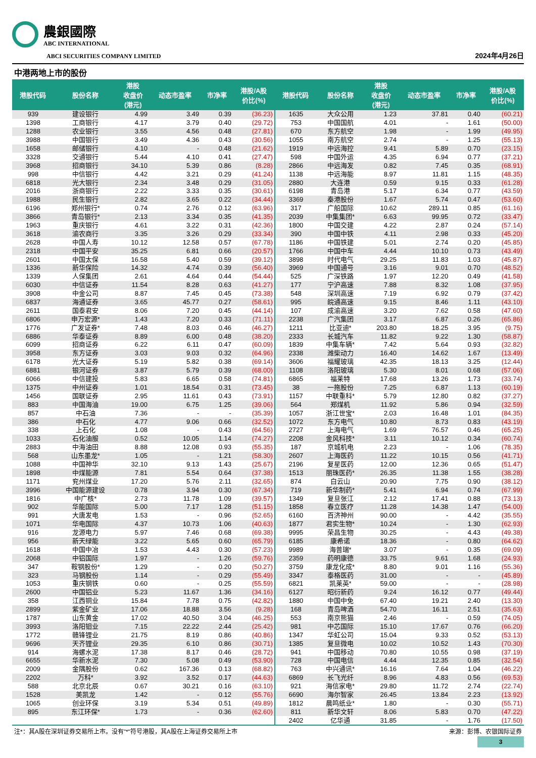農銀國際
ABC INTERNATIONAL
ABCI SECURITIES COMPANY LIMITED
2024年4月26日
中港两地上市的股份
| 港股代码 | 股份名称 | 港股 收盘价 (港元) | 动态市盈率 | 市净率 | 港股/A股 价比(%) | 港股代码 | 股份名称 | 港股 收盘价 (港元) | 动态市盈率 | 市净率 | 港股/A股 价比(%) |
| --- | --- | --- | --- | --- | --- | --- | --- | --- | --- | --- | --- |
| 939 | 建设银行 | 4.99 | 3.49 | 0.39 | (36.23) | 1635 | 大众公用 | 1.23 | 37.81 | 0.40 | (60.21) |
| 1398 | 工商银行 | 4.17 | 3.79 | 0.40 | (29.72) | 753 | 中国国航 | 4.01 | - | 1.61 | (50.00) |
| 1288 | 农业银行 | 3.55 | 4.56 | 0.48 | (27.81) | 670 | 东方航空 | 1.98 | - | 1.99 | (49.95) |
| 3988 | 中国银行 | 3.49 | 4.36 | 0.43 | (30.56) | 1055 | 南方航空 | 2.74 | - | 1.25 | (55.13) |
| 1658 | 邮储银行 | 4.10 | - | 0.48 | (21.62) | 1919 | 中远海控 | 9.41 | 5.89 | 0.70 | (23.15) |
| 3328 | 交通银行 | 5.44 | 4.10 | 0.41 | (27.47) | 598 | 中国外运 | 4.35 | 6.94 | 0.77 | (37.21) |
| 3968 | 招商银行 | 34.10 | 5.39 | 0.86 | (8.28) | 2866 | 中远海发 | 0.82 | 7.45 | 0.35 | (68.91) |
| 998 | 中信银行 | 4.42 | 3.21 | 0.29 | (41.24) | 1138 | 中远海能 | 8.97 | 11.81 | 1.15 | (48.35) |
| 6818 | 光大银行 | 2.34 | 3.48 | 0.29 | (31.05) | 2880 | 大连港 | 0.59 | 9.15 | 0.33 | (61.28) |
| 2016 | 浙商银行 | 2.22 | 3.33 | 0.35 | (30.61) | 6198 | 青岛港 | 5.17 | 6.34 | 0.77 | (43.59) |
| 1988 | 民生银行 | 2.82 | 3.65 | 0.22 | (34.44) | 3369 | 秦港股份 | 1.67 | 5.74 | 0.47 | (53.60) |
| 6196 | 郑州银行* | 0.74 | 2.76 | 0.12 | (63.96) | 317 | 广船国际 | 10.62 | 289.11 | 0.85 | (61.16) |
| 3866 | 青岛银行* | 2.13 | 3.34 | 0.35 | (41.35) | 2039 | 中集集团* | 6.63 | 99.95 | 0.72 | (33.47) |
| 1963 | 重庆银行 | 4.61 | 3.22 | 0.31 | (42.36) | 1800 | 中国交建 | 4.22 | 2.87 | 0.24 | (57.14) |
| 3618 | 渝农商行 | 3.35 | 3.26 | 0.29 | (33.34) | 390 | 中国中铁 | 4.11 | 2.98 | 0.33 | (45.20) |
| 2628 | 中国人寿 | 10.12 | 12.58 | 0.57 | (67.78) | 1186 | 中国铁建 | 5.01 | 2.74 | 0.20 | (45.85) |
| 2318 | 中国平安 | 35.25 | 6.81 | 0.66 | (20.57) | 1766 | 中国中车 | 4.44 | 10.10 | 0.73 | (43.49) |
| 2601 | 中国太保 | 16.58 | 5.40 | 0.59 | (39.12) | 3898 | 时代电气 | 29.25 | 11.83 | 1.03 | (45.87) |
| 1336 | 新华保险 | 14.32 | 4.74 | 0.39 | (56.40) | 3969 | 中国通号 | 3.16 | 9.01 | 0.70 | (48.52) |
| 1339 | 人保集团 | 2.61 | 4.64 | 0.44 | (54.44) | 525 | 广深铁路 | 1.97 | 12.20 | 0.49 | (41.58) |
| 6030 | 中信证券 | 11.54 | 8.28 | 0.63 | (41.27) | 177 | 宁沪高速 | 7.88 | 8.32 | 1.08 | (37.95) |
| 3908 | 中金公司 | 8.87 | 7.45 | 0.45 | (73.38) | 548 | 深圳高速 | 7.19 | 6.92 | 0.79 | (37.42) |
| 6837 | 海通证券 | 3.65 | 45.77 | 0.27 | (58.61) | 995 | 皖通高速 | 9.15 | 8.46 | 1.11 | (43.10) |
| 2611 | 国泰君安 | 8.06 | 7.20 | 0.45 | (44.14) | 107 | 成渝高速 | 3.20 | 7.62 | 0.58 | (47.60) |
| 6806 | 申万宏源* | 1.43 | 7.20 | 0.33 | (71.11) | 2238 | 广汽集团 | 3.17 | 6.87 | 0.26 | (65.86) |
| 1776 | 广发证券* | 7.48 | 8.03 | 0.46 | (46.27) | 1211 | 比亚迪* | 203.80 | 18.25 | 3.95 | (9.75) |
| 6886 | 华泰证券 | 8.89 | 6.00 | 0.48 | (38.20) | 2333 | 长城汽车 | 11.82 | 9.22 | 1.30 | (58.87) |
| 6099 | 招商证券 | 6.22 | 6.11 | 0.47 | (60.09) | 1839 | 中集车辆* | 7.42 | 5.64 | 0.93 | (32.82) |
| 3958 | 东方证券 | 3.03 | 9.03 | 0.32 | (64.96) | 2338 | 潍柴动力 | 16.40 | 14.62 | 1.67 | (13.49) |
| 6178 | 光大证券 | 5.19 | 5.82 | 0.38 | (69.14) | 3606 | 福耀玻璃 | 42.35 | 18.13 | 3.25 | (12.44) |
| 6881 | 银河证券 | 3.87 | 5.79 | 0.39 | (68.00) | 1108 | 洛阳玻璃 | 5.30 | 8.01 | 0.68 | (57.06) |
| 6066 | 中信建投 | 5.83 | 6.65 | 0.58 | (74.81) | 6865 | 福莱特 | 17.68 | 13.26 | 1.73 | (33.74) |
| 1375 | 中州证券 | 1.01 | 18.54 | 0.31 | (73.45) | 38 | 一拖股份 | 7.25 | 6.87 | 1.13 | (60.19) |
| 1456 | 国联证券 | 2.95 | 11.61 | 0.43 | (73.91) | 1157 | 中联重科* | 5.79 | 12.80 | 0.82 | (37.27) |
| 883 | 中国海油 | 19.00 | 6.75 | 1.25 | (39.06) | 564 | 郑煤机 | 11.92 | 5.86 | 0.94 | (32.59) |
| 857 | 中石油 | 7.36 | - | - | (35.39) | 1057 | 浙江世宝* | 2.03 | 16.48 | 1.01 | (84.35) |
| 386 | 中石化 | 4.77 | 9.06 | 0.66 | (32.52) | 1072 | 东方电气 | 10.80 | 8.73 | 0.83 | (43.19) |
| 338 | 上石化 | 1.08 | - | 0.43 | (64.56) | 2727 | 上海电气 | 1.69 | 76.57 | 0.46 | (65.25) |
| 1033 | 石化油服 | 0.52 | 10.05 | 1.14 | (74.27) | 2208 | 金风科技* | 3.11 | 10.12 | 0.34 | (60.74) |
| 2883 | 中海油田 | 8.88 | 12.08 | 0.93 | (55.35) | 187 | 京城机电 | 2.23 | - | 1.06 | (78.35) |
| 568 | 山东墨龙* | 1.05 | - | 1.21 | (58.30) | 2607 | 上海医药 | 11.22 | 10.15 | 0.56 | (41.71) |
| 1088 | 中国神华 | 32.10 | 9.13 | 1.43 | (25.67) | 2196 | 复星医药 | 12.00 | 12.36 | 0.65 | (51.47) |
| 1898 | 中煤能源 | 7.81 | 5.54 | 0.64 | (37.38) | 1513 | 丽珠医药* | 26.35 | 11.38 | 1.55 | (38.28) |
| 1171 | 兖州煤业 | 17.20 | 5.76 | 2.11 | (32.65) | 874 | 白云山 | 20.90 | 7.75 | 0.90 | (38.12) |
| 3996 | 中国能源建设 | 0.78 | 3.94 | 0.30 | (67.34) | 719 | 新华制药* | 5.41 | 6.94 | 0.74 | (67.99) |
| 1816 | 中广核* | 2.73 | 11.78 | 1.09 | (39.57) | 1349 | 复旦张江 | 2.12 | 17.41 | 0.88 | (73.13) |
| 902 | 华能国际 | 5.00 | 7.17 | 1.28 | (51.15) | 1858 | 春立医疗 | 11.28 | 14.38 | 1.47 | (54.00) |
| 991 | 大唐发电 | 1.53 | - | 0.96 | (52.65) | 6160 | 百济神州 | 90.00 | - | 4.42 | (35.55) |
| 1071 | 华电国际 | 4.37 | 10.73 | 1.06 | (40.63) | 1877 | 君实生物* | 10.24 | - | 1.30 | (62.93) |
| 916 | 龙源电力 | 5.97 | 7.46 | 0.68 | (69.38) | 9995 | 荣昌生物 | 30.25 | - | 4.43 | (49.38) |
| 956 | 新天绿能 | 3.22 | 5.65 | 0.60 | (65.79) | 6185 | 康希诺 | 18.36 | - | 0.80 | (64.62) |
| 1618 | 中国中冶 | 1.53 | 4.43 | 0.30 | (57.23) | 9989 | 海普瑞* | 3.07 | - | 0.35 | (69.09) |
| 2068 | 中铝国际 | 1.97 | - | 1.26 | (59.76) | 2359 | 药明康德 | 33.75 | 9.61 | 1.68 | (24.93) |
| 347 | 鞍钢股份* | 1.29 | - | 0.20 | (50.27) | 3759 | 康龙化成* | 8.80 | 9.01 | 1.16 | (55.36) |
| 323 | 马钢股份 | 1.14 | - | 0.29 | (55.49) | 3347 | 泰格医药 | 31.00 | - | - | (45.89) |
| 1053 | 重庆钢铁 | 0.60 | - | 0.25 | (55.59) | 6821 | 凯莱英* | 59.00 | - | - | (28.98) |
| 2600 | 中国铝业 | 5.23 | 11.67 | 1.36 | (34.16) | 6127 | 昭衍新药 | 9.24 | 16.12 | 0.77 | (49.44) |
| 358 | 江西铜业 | 15.84 | 7.78 | 0.75 | (42.82) | 1880 | 中国中免 | 67.40 | 19.21 | 2.40 | (13.30) |
| 2899 | 紫金矿业 | 17.06 | 18.88 | 3.56 | (9.28) | 168 | 青岛啤酒 | 54.70 | 16.11 | 2.51 | (35.63) |
| 1787 | 山东黄金 | 17.02 | 40.50 | 3.04 | (46.25) | 553 | 南京熊猫 | 2.46 | - | 0.59 | (74.05) |
| 3993 | 洛阳钼业 | 7.15 | 22.22 | 2.44 | (25.42) | 981 | 中芯国际 | 15.10 | 17.67 | 0.76 | (66.20) |
| 1772 | 赣锋锂业 | 21.75 | 8.19 | 0.86 | (40.86) | 1347 | 华虹公司 | 15.04 | 9.33 | 0.52 | (53.13) |
| 9696 | 天齐锂业 | 29.35 | 6.10 | 0.86 | (30.71) | 1385 | 复旦微电 | 10.02 | 10.52 | 1.43 | (70.30) |
| 914 | 海螺水泥 | 17.38 | 8.17 | 0.46 | (28.72) | 941 | 中国移动 | 70.80 | 10.55 | 0.98 | (37.19) |
| 6655 | 华新水泥 | 7.30 | 5.08 | 0.49 | (53.90) | 728 | 中国电信 | 4.44 | 12.35 | 0.85 | (32.54) |
| 2009 | 金隅股份 | 0.62 | 167.36 | 0.13 | (68.82) | 763 | 中兴通讯* | 16.16 | 7.64 | 1.04 | (46.22) |
| 2202 | 万科* | 3.92 | 3.52 | 0.17 | (44.63) | 6869 | 长飞光纤 | 8.96 | 4.83 | 0.56 | (69.53) |
| 588 | 北京北辰 | 0.67 | 30.21 | 0.16 | (63.10) | 921 | 海信家电* | 29.80 | 11.72 | 2.74 | (22.74) |
| 1528 | 美凯龙 | 1.42 | - | 0.12 | (55.76) | 6690 | 海尔智家 | 26.45 | 13.84 | 2.23 | (13.92) |
| 1065 | 创业环保 | 3.19 | 5.34 | 0.51 | (49.89) | 1812 | 晨鸣纸业* | 1.80 | - | 0.30 | (55.71) |
| 895 | 东江环保* | 1.73 | - | 0.36 | (62.60) | 811 | 新华文轩 | 8.06 | 5.83 | 0.70 | (47.22) |
| | | | | | | 2402 | 亿华通 | 31.85 | - | 1.76 | (17.50) |
注*：其A股在深圳证券交易所上市。没有"*"符号港股，其A股在上海证券交易所上市 来源：彭博、农银国际证券
3